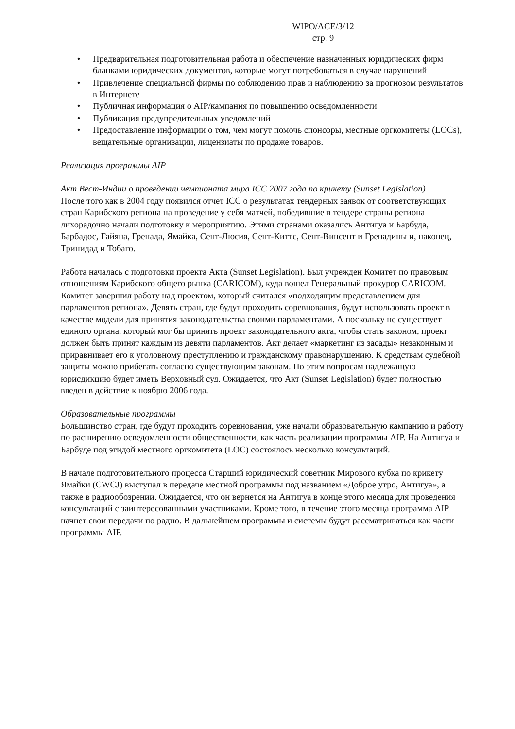WIPO/ACE/3/12
стр. 9
• Предварительная подготовительная работа и обеспечение назначенных юридических фирм бланками юридических документов, которые могут потребоваться в случае нарушений
• Привлечение специальной фирмы по соблюдению прав и наблюдению за прогнозом результатов в Интернете
• Публичная информация о AIP/кампания по повышению осведомленности
• Публикация предупредительных уведомлений
• Предоставление информации о том, чем могут помочь спонсоры, местные оргкомитеты (LOCs), вещательные организации, лицензиаты по продаже товаров.
Реализация программы AIP
Акт Вест-Индии о проведении чемпионата мира ICC 2007 года по крикету (Sunset Legislation)
После того как в 2004 году появился отчет ICC о результатах тендерных заявок от соответствующих стран Карибского региона на проведение у себя матчей, победившие в тендере страны региона лихорадочно начали подготовку к мероприятию. Этими странами оказались Антигуа и Барбуда, Барбадос, Гайяна, Гренада, Ямайка, Сент-Люсия, Сент-Киттс, Сент-Винсент и Гренадины и, наконец, Тринидад и Тобаго.
Работа началась с подготовки проекта Акта (Sunset Legislation). Был учрежден Комитет по правовым отношениям Карибского общего рынка (CARICOM), куда вошел Генеральный прокурор CARICOM. Комитет завершил работу над проектом, который считался «подходящим представлением для парламентов региона». Девять стран, где будут проходить соревнования, будут использовать проект в качестве модели для принятия законодательства своими парламентами. А поскольку не существует единого органа, который мог бы принять проект законодательного акта, чтобы стать законом, проект должен быть принят каждым из девяти парламентов. Акт делает «маркетинг из засады» незаконным и приравнивает его к уголовному преступлению и гражданскому правонарушению. К средствам судебной защиты можно прибегать согласно существующим законам. По этим вопросам надлежащую юрисдикцию будет иметь Верховный суд. Ожидается, что Акт (Sunset Legislation) будет полностью введен в действие к ноябрю 2006 года.
Образовательные программы
Большинство стран, где будут проходить соревнования, уже начали образовательную кампанию и работу по расширению осведомленности общественности, как часть реализации программы AIP. На Антигуа и Барбуде под эгидой местного оргкомитета (LOC) состоялось несколько консультаций.
В начале подготовительного процесса Старший юридический советник Мирового кубка по крикету Ямайки (CWCJ) выступал в передаче местной программы под названием «Доброе утро, Антигуа», а также в радиообозрении. Ожидается, что он вернется на Антигуа в конце этого месяца для проведения консультаций с заинтересованными участниками. Кроме того, в течение этого месяца программа AIP начнет свои передачи по радио. В дальнейшем программы и системы будут рассматриваться как части программы AIP.